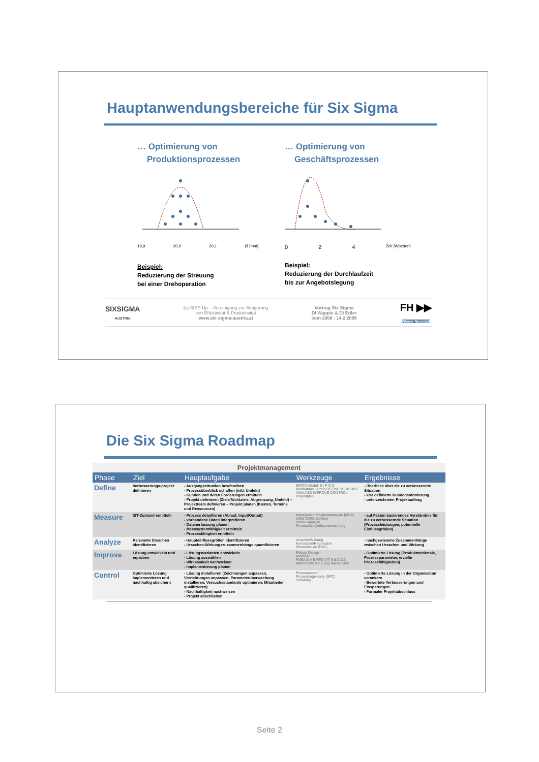Hauptanwendungsbereiche für Six Sigma
… Optimierung von
Produktionsprozessen
19,9 20,0 20,1 Ø [mm]
Beispiel:
Reduzierung der Streuung
bei einer Drehoperation
… Optimierung von
Geschäftsprozessen
0 2 4 Zeit [Wochen]
Beispiel:
Reduzierung der Durchlaufzeit
bis zur Angebotslegung
SIXSIGMA
AUSTRIA (c) StEP-Up – Vereinigung zur Steigerung
von Effektivität & Produktivität
www.six-sigma-austria.at Vortrag Six Sigma
DI Wappis & DI Edler
icon 2006 - 14.2.2006 FH ▶▶
Wiener Neustadt
Die Six Sigma Roadmap
| Projektmanagement | | | | |
| Phase | Ziel | Hauptaufgabe | Werkzeuge | Ergebnisse |
| Define | Verbesserungs-projekt definieren | - Ausgangssituation beschreiben - Prozessüberblick schaffen (inkl. Umfeld) - Kunden und deren Forderungen ermitteln - Projekt definieren (Ziele/Nichtziele, Abgrenzung, Umfeld) – Projektteam definieren – Projekt planen (Kosten, Termine und Ressourcen) | SIPOC-Modell S I P O C Maßnahme Termin DEFINE MEASURE ANALYZE IMPROVE CONTROL Projektplan | - Überblick über die zu verbessernde Situation - klar definierte Kundenanforderung - unterzeichneter Projektauftrag |
| Measure | IST-Zustand ermitteln | - Prozess detaillieren (Ablauf, Input/Output) - vorhandene Daten interpretieren - Datenerfassung planen - Messsystemfähigkeit ermitteln - Prozessfähigkeit ermitteln | Messsystemfähigkeitsanalyse (MSA) UGW OGW Sollwert Pareto-Analyse Prozessfähigkeitsuntersuchung | - auf Fakten basierendes Verständnis für die zu verbessernde Situation (Prozessleistungen, potentielle Einflussgrößen) |
| Analyze | Relevante Ursachen identifizieren | - Haupteinflussgrößen identifizieren - Ursachen-Wirkungszusammenhänge quantifizieren | Ursache/Wirkung Korrelation/Regression Versuchsplan (DoE) | - nachgewiesene Zusammenhänge zwischen Ursachen und Wirkung |
| Improve | Lösung entwickeln und erproben | - Lösungsvarianten entwickeln - Lösung auswählen - Wirksamkeit nachweisen - Implementierung planen | Robust Design Mindmap FMEA B A E RPZ V/T 9 8 3 216 Name/KWx 9 2 2 (36) Name/KWx | - Optimierte Lösung (Produktmerkmale, Prozessparameter, erzielte Prozessfähigkeiten) |
| Control | Optimierte Lösung implementieren und nachhaltig absichern | - Lösung installieren (Zeichnungen anpassen, Vorrichtungen anpassen, Parameterüberwachung installieren, Versuchsstandards optimieren, Mitarbeiter qualifizieren) - Nachhaltigkeit nachweisen - Projekt abschließen | Prozessablauf Prozessregelkarte (SPC) Schulung | - Optimierte Lösung in der Organisation verankern - Bewertete Verbesserungen und Einsparungen - Formaler Projektabschluss |
Seite 2